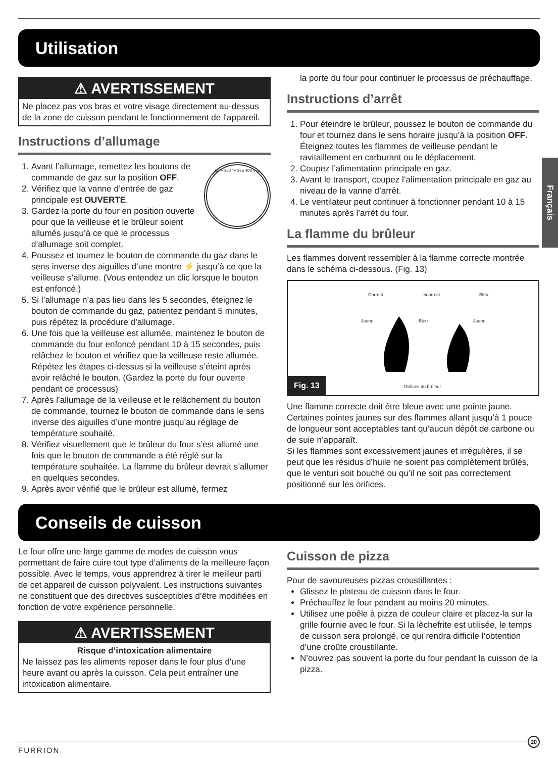Utilisation
⚠ AVERTISSEMENT
Ne placez pas vos bras et votre visage directement au-dessus de la zone de cuisson pendant le fonctionnement de l'appareil.
Instructions d’allumage
OFF 350 °F 375 400 475
1. Avant l’allumage, remettez les boutons de commande de gaz sur la position OFF.
2. Vérifiez que la vanne d’entrée de gaz principale est OUVERTE.
3. Gardez la porte du four en position ouverte pour que la veilleuse et le brûleur soient allumés jusqu’à ce que le processus d’allumage soit complet.
4. Poussez et tournez le bouton de commande du gaz dans le sens inverse des aiguilles d’une montre ⚡ jusqu’à ce que la veilleuse s’allume. (Vous entendez un clic lorsque le bouton est enfoncé.)
5. Si l’allumage n’a pas lieu dans les 5 secondes, éteignez le bouton de commande du gaz, patientez pendant 5 minutes, puis répétez la procédure d’allumage.
6. Une fois que la veilleuse est allumée, maintenez le bouton de commande du four enfoncé pendant 10 à 15 secondes, puis relâchez le bouton et vérifiez que la veilleuse reste allumée. Répétez les étapes ci-dessus si la veilleuse s’éteint après avoir relâché le bouton. (Gardez la porte du four ouverte pendant ce processus)
7. Après l’allumage de la veilleuse et le relâchement du bouton de commande, tournez le bouton de commande dans le sens inverse des aiguilles d’une montre jusqu’au réglage de température souhaité.
8. Vérifiez visuellement que le brûleur du four s’est allumé une fois que le bouton de commande a été réglé sur la température souhaitée. La flamme du brûleur devrait s’allumer en quelques secondes.
9. Après avoir vérifié que le brûleur est allumé, fermez
la porte du four pour continuer le processus de préchauffage.
Instructions d’arrêt
1. Pour éteindre le brûleur, poussez le bouton de commande du four et tournez dans le sens horaire jusqu’à la position OFF. Éteignez toutes les flammes de veilleuse pendant le ravitaillement en carburant ou le déplacement.
2. Coupez l’alimentation principale en gaz.
3. Avant le transport, coupez l’alimentation principale en gaz au niveau de la vanne d’arrêt.
4. Le ventilateur peut continuer à fonctionner pendant 10 à 15 minutes après l’arrêt du four.
La flamme du brûleur
Les flammes doivent ressembler à la flamme correcte montrée dans le schéma ci-dessous. (Fig. 13)
Correct Incorrect Bleu
Jaune Bleu Jaune
Orifices du brûleur
Fig. 13
Une flamme correcte doit être bleue avec une pointe jaune. Certaines pointes jaunes sur des flammes allant jusqu’à 1 pouce de longueur sont acceptables tant qu’aucun dépôt de carbone ou de suie n’apparaît.
Si les flammes sont excessivement jaunes et irrégulières, il se peut que les résidus d’huile ne soient pas complètement brûlés, que le venturi soit bouché ou qu’il ne soit pas correctement positionné sur les orifices.
Conseils de cuisson
Le four offre une large gamme de modes de cuisson vous permettant de faire cuire tout type d’aliments de la meilleure façon possible. Avec le temps, vous apprendrez à tirer le meilleur parti de cet appareil de cuisson polyvalent. Les instructions suivantes ne constituent que des directives susceptibles d’être modifiées en fonction de votre expérience personnelle.
⚠ AVERTISSEMENT
Risque d’intoxication alimentaire
Ne laissez pas les aliments reposer dans le four plus d'une heure avant ou après la cuisson. Cela peut entraîner une intoxication alimentaire.
Cuisson de pizza
Pour de savoureuses pizzas croustillantes :
Glissez le plateau de cuisson dans le four.
Préchauffez le four pendant au moins 20 minutes.
Utilisez une poêle à pizza de couleur claire et placez-la sur la grille fournie avec le four. Si la lèchefrite est utilisée, le temps de cuisson sera prolongé, ce qui rendra difficile l’obtention d’une croûte croustillante.
N’ouvrez pas souvent la porte du four pendant la cuisson de la pizza.
Français
FURRION
20